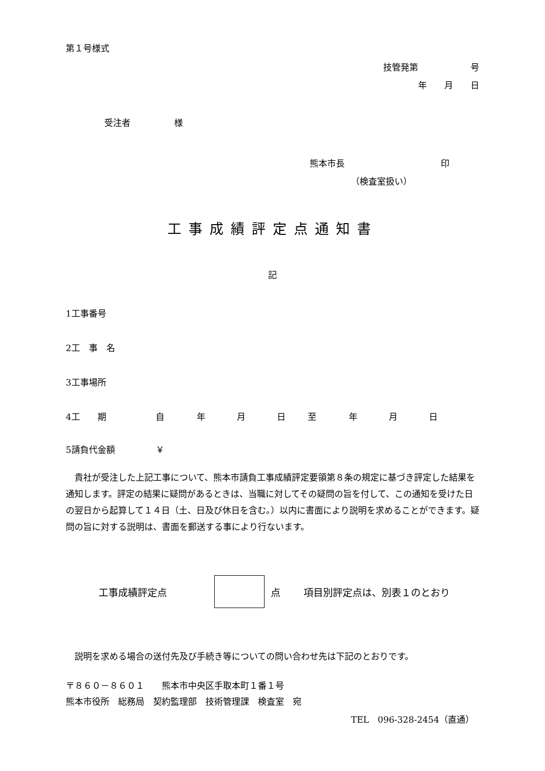第１号様式
技管発第　　　　　　号
年　　月　　日
受注者　　　　　様
熊本市長　　　　　　　　　　　印
（検査室扱い）
工事成績評定点通知書
記
1工事番号
2工　事　名
3工事場所
4工　　期 自年月日至年月日
5請負代金額 ￥
貴社が受注した上記工事について、熊本市請負工事成績評定要領第８条の規定に基づき評定した結果を通知します。評定の結果に疑問があるときは、当職に対してその疑問の旨を付して、この通知を受けた日の翌日から起算して１４日（土、日及び休日を含む。）以内に書面により説明を求めることができます。疑問の旨に対する説明は、書面を郵送する事により行ないます。
工事成績評定点 点 項目別評定点は、別表１のとおり
説明を求める場合の送付先及び手続き等についての問い合わせ先は下記のとおりです。
〒８６０－８６０１　　熊本市中央区手取本町１番１号
熊本市役所　総務局　契約監理部　技術管理課　検査室　宛
TEL　096-328-2454（直通）